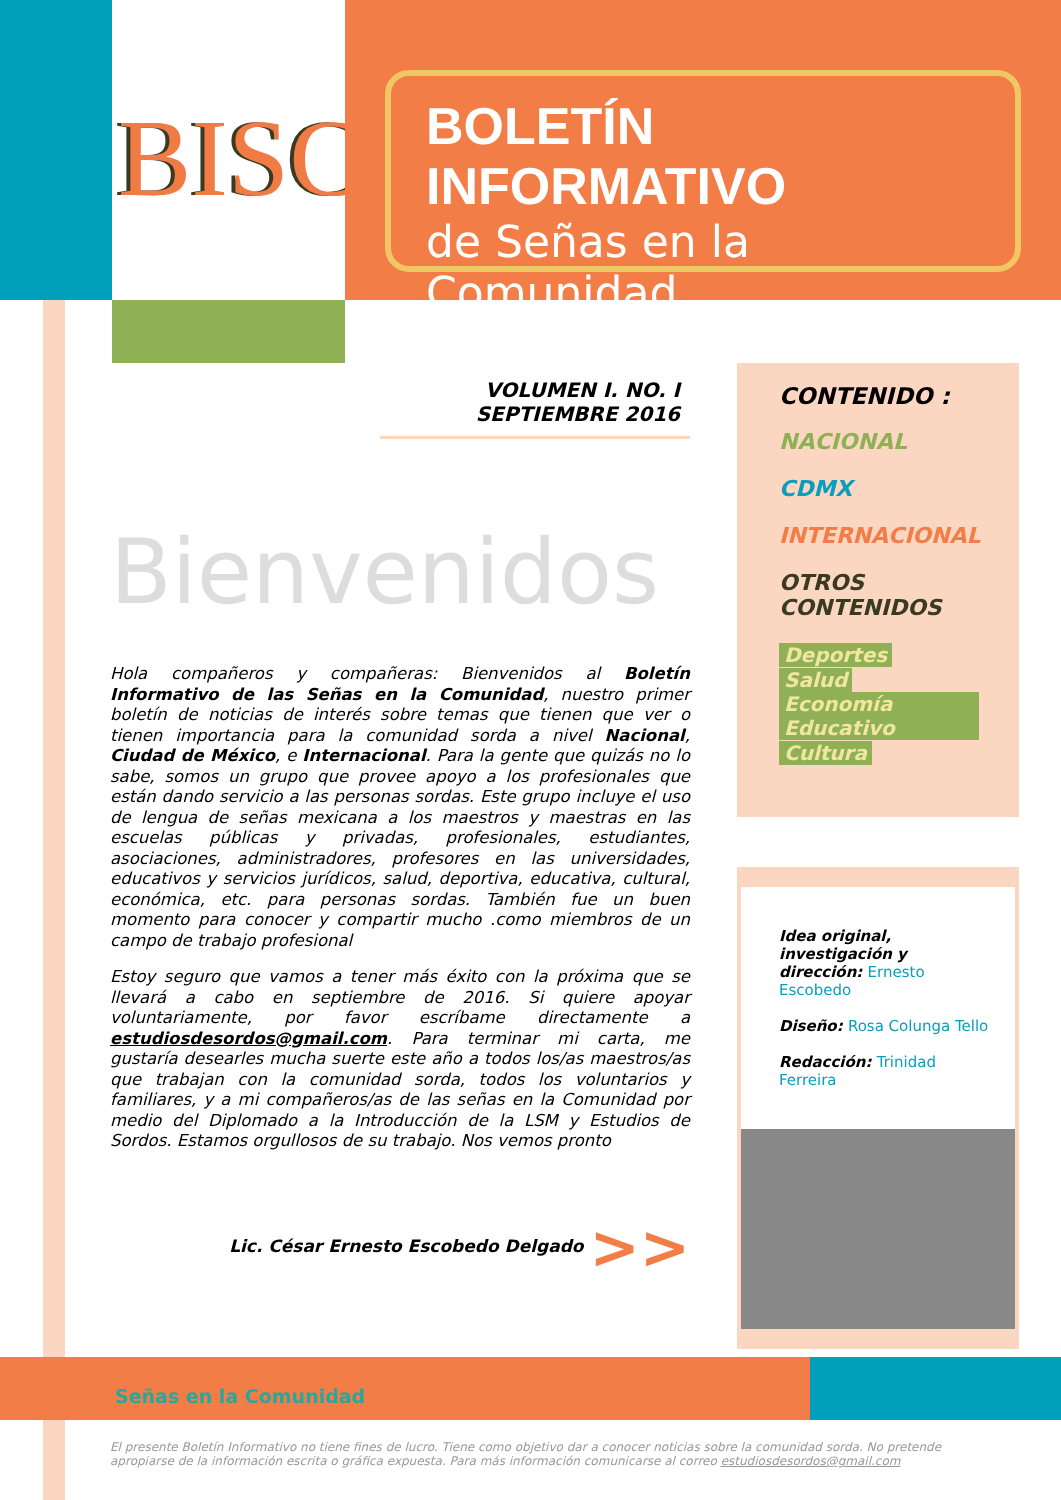BISC
BOLETÍN INFORMATIVO
de Señas en la Comunidad
VOLUMEN I. NO. I SEPTIEMBRE 2016
Bienvenidos
Hola compañeros y compañeras: Bienvenidos al Boletín Informativo de las Señas en la Comunidad, nuestro primer boletín de noticias de interés sobre temas que tienen que ver o tienen importancia para la comunidad sorda a nivel Nacional, Ciudad de México, e Internacional. Para la gente que quizás no lo sabe, somos un grupo que provee apoyo a los profesionales que están dando servicio a las personas sordas. Este grupo incluye el uso de lengua de señas mexicana a los maestros y maestras en las escuelas públicas y privadas, profesionales, estudiantes, asociaciones, administradores, profesores en las universidades, educativos y servicios jurídicos, salud, deportiva, educativa, cultural, económica, etc. para personas sordas. También fue un buen momento para conocer y compartir mucho .como miembros de un campo de trabajo profesional
Estoy seguro que vamos a tener más éxito con la próxima que se llevará a cabo en septiembre de 2016. Si quiere apoyar voluntariamente, por favor escríbame directamente a estudiosdesordos@gmail.com. Para terminar mi carta, me gustaría desearles mucha suerte este año a todos los/as maestros/as que trabajan con la comunidad sorda, todos los voluntarios y familiares, y a mi compañeros/as de las señas en la Comunidad por medio del Diplomado a la Introducción de la LSM y Estudios de Sordos. Estamos orgullosos de su trabajo. Nos vemos pronto
Lic. César Ernesto Escobedo Delgado >>
CONTENIDO :
NACIONAL
CDMX
INTERNACIONAL
OTROS CONTENIDOS
Deportes
Salud
Economía Educativo
Cultura
Idea original, investigación y dirección: Ernesto Escobedo
Diseño: Rosa Colunga Tello
Redacción: Trinidad Ferreira
Señas en la Comunidad
El presente Boletín Informativo no tiene fines de lucro. Tiene como objetivo dar a conocer noticias sobre la comunidad sorda. No pretende apropiarse de la información escrita o gráfica expuesta. Para más información comunicarse al correo estudiosdesordos@gmail.com